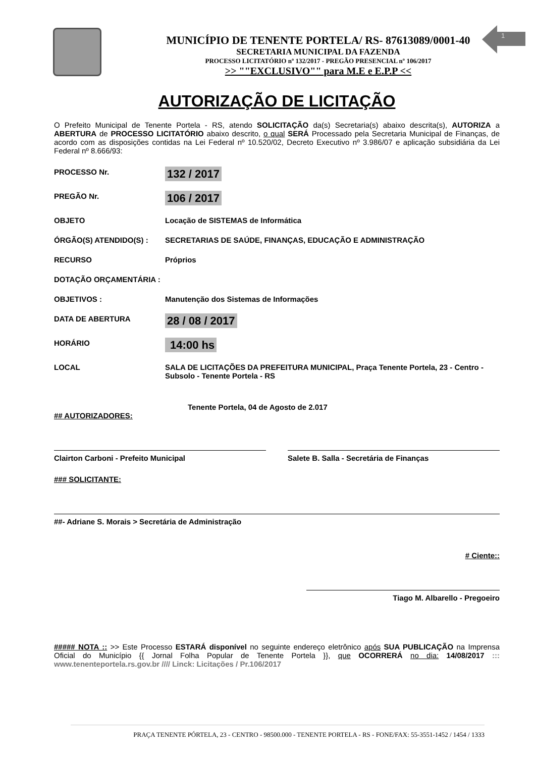MUNICÍPIO DE TENENTE PORTELA/ RS- 87613089/0001-40
SECRETARIA MUNICIPAL DA FAZENDA
PROCESSO LICITATÓRIO nº 132/2017 - PREGÃO PRESENCIAL nº 106/2017
>> ""EXCLUSIVO"" para M.E e E.P.P <<
1
AUTORIZAÇÃO DE LICITAÇÃO
O Prefeito Municipal de Tenente Portela - RS, atendo SOLICITAÇÃO da(s) Secretaria(s) abaixo descrita(s), AUTORIZA a ABERTURA de PROCESSO LICITATÓRIO abaixo descrito, o qual SERÁ Processado pela Secretaria Municipal de Finanças, de acordo com as disposições contidas na Lei Federal nº 10.520/02, Decreto Executivo nº 3.986/07 e aplicação subsidiária da Lei Federal nº 8.666/93:
PROCESSO Nr.
132 / 2017
PREGÃO Nr.
106 / 2017
OBJETO Locação de SISTEMAS de Informática
ÓRGÃO(S) ATENDIDO(S) : SECRETARIAS DE SAÚDE, FINANÇAS, EDUCAÇÃO E ADMINISTRAÇÃO
RECURSO Próprios
DOTAÇÃO ORÇAMENTÁRIA :
OBJETIVOS : Manutenção dos Sistemas de Informações
DATA DE ABERTURA
28 / 08 / 2017
HORÁRIO
14:00 hs
LOCAL SALA DE LICITAÇÕES DA PREFEITURA MUNICIPAL, Praça Tenente Portela, 23 - Centro - Subsolo - Tenente Portela - RS
Tenente Portela, 04 de Agosto de 2.017
## AUTORIZADORES:
Clairton Carboni - Prefeito Municipal Salete B. Salla - Secretária de Finanças
### SOLICITANTE:
##- Adriane S. Morais > Secretária de Administração
# Ciente::
Tiago M. Albarello - Pregoeiro
##### NOTA :: >> Este Processo ESTARÁ disponível no seguinte endereço eletrônico após SUA PUBLICAÇÃO na Imprensa Oficial do Município {{ Jornal Folha Popular de Tenente Portela }}, que OCORRERÁ no dia: 14/08/2017 ::: www.tenenteportela.rs.gov.br //// Linck: Licitações / Pr.106/2017
PRAÇA TENENTE PÓRTELA, 23 - CENTRO - 98500.000 - TENENTE PORTELA - RS - FONE/FAX: 55-3551-1452 / 1454 / 1333